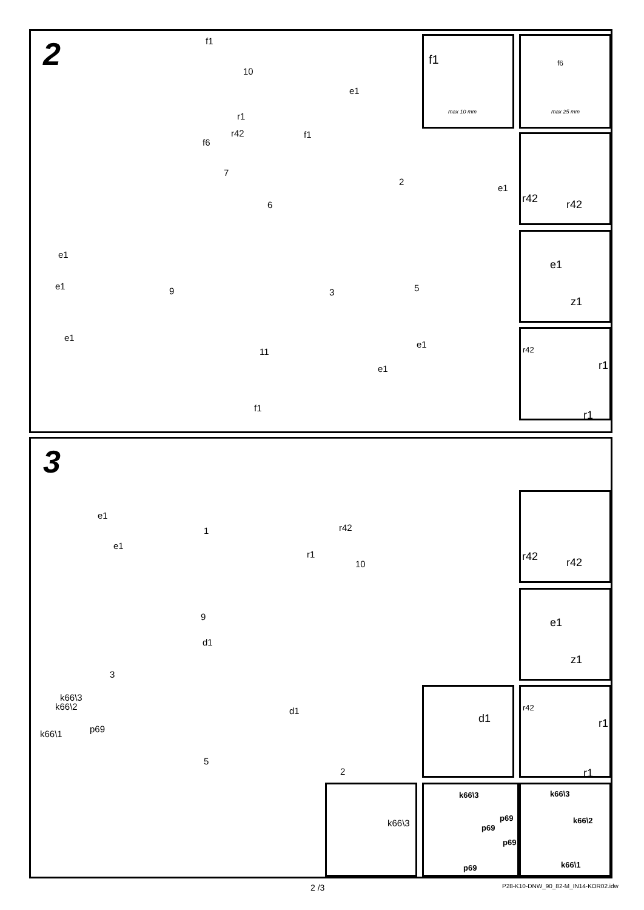2
f1
10
e1
r1
r42
f6
f1
7
2
e1
6
e1
e1 9 3 5
e1
11
e1
e1
f1
f1
max 10 mm
f6
max 25 mm
r42 r42
e1
z1
r42
r1
r1
3
e1
1 r42
e1
r1
10
9
d1
3
k66\3
k66\2 d1
p69 k66\1
5
2
r42 r42
e1
z1
d1 r42
r1
r1
k66\3
k66\3
p69
p69
p69
p69
k66\3
k66\2
k66\1
2 /3 P28-K10-DNW_90_82-M_IN14-KOR02.idw